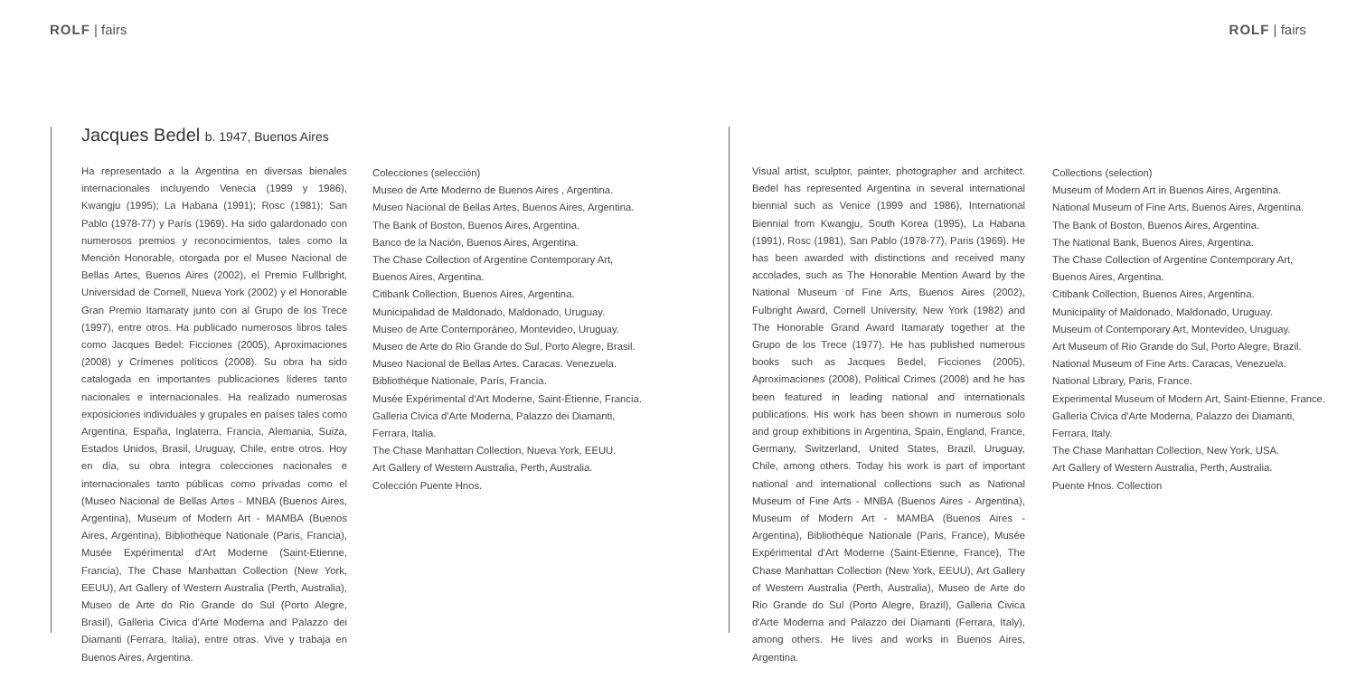ROLF | fairs
Jacques Bedel b. 1947, Buenos Aires
Ha representado a la Argentina en diversas bienales internacionales incluyendo Venecia (1999 y 1986), Kwangju (1995); La Habana (1991); Rosc (1981); San Pablo (1978-77) y París (1969). Ha sido galardonado con numerosos premios y reconocimientos, tales como la Mención Honorable, otorgada por el Museo Nacional de Bellas Artes, Buenos Aires (2002), el Premio Fullbright, Universidad de Cornell, Nueva York (2002) y el Honorable Gran Premio Itamaraty junto con al Grupo de los Trece (1997), entre otros. Ha publicado numerosos libros tales como Jacques Bedel: Ficciones (2005), Aproximaciones (2008) y Crímenes políticos (2008). Su obra ha sido catalogada en importantes publicaciones líderes tanto nacionales e internacionales. Ha realizado numerosas exposiciones individuales y grupales en países tales como Argentina, España, Inglaterra, Francia, Alemania, Suiza, Estados Unidos, Brasil, Uruguay, Chile, entre otros. Hoy en día, su obra integra colecciones nacionales e internacionales tanto públicas como privadas como el (Museo Nacional de Bellas Artes - MNBA (Buenos Aires, Argentina), Museum of Modern Art - MAMBA (Buenos Aires, Argentina), Bibliothèque Nationale (Paris, Francia), Musée Expérimental d'Art Moderne (Saint-Etienne, Francia), The Chase Manhattan Collection (New York, EEUU), Art Gallery of Western Australia (Perth, Australia), Museo de Arte do Rio Grande do Sul (Porto Alegre, Brasil), Galleria Civica d'Arte Moderna and Palazzo dei Diamanti (Ferrara, Italia), entre otras. Vive y trabaja en Buenos Aires, Argentina.
Colecciones (selección)
Museo de Arte Moderno de Buenos Aires , Argentina.
Museo Nacional de Bellas Artes, Buenos Aires, Argentina.
The Bank of Boston, Buenos Aires, Argentina.
Banco de la Nación, Buenos Aires, Argentina.
The Chase Collection of Argentine Contemporary Art, Buenos Aires, Argentina.
Citibank Collection, Buenos Aires, Argentina.
Municipalidad de Maldonado, Maldonado, Uruguay.
Museo de Arte Contemporáneo, Montevideo, Uruguay.
Museo de Arte do Rio Grande do Sul, Porto Alegre, Brasil.
Museo Nacional de Bellas Artes. Caracas. Venezuela.
Bibliothèque Nationale, París, Francia.
Musée Expérimental d'Art Moderne, Saint-Étienne, Francia.
Galleria Civica d'Arte Moderna, Palazzo dei Diamanti, Ferrara, Italia.
The Chase Manhattan Collection, Nueva York, EEUU.
Art Gallery of Western Australia, Perth, Australia.
Colección Puente Hnos.
ROLF | fairs
Visual artist, sculptor, painter, photographer and architect. Bedel has represented Argentina in several international biennial such as Venice (1999 and 1986), International Biennial from Kwangju, South Korea (1995), La Habana (1991), Rosc (1981), San Pablo (1978-77), Paris (1969). He has been awarded with distinctions and received many accolades, such as The Honorable Mention Award by the National Museum of Fine Arts, Buenos Aires (2002), Fulbright Award, Cornell University, New York (1982) and The Honorable Grand Award Itamaraty together at the Grupo de los Trece (1977). He has published numerous books such as Jacques Bedel, Ficciones (2005), Aproximaciones (2008), Political Crimes (2008) and he has been featured in leading national and internationals publications. His work has been shown in numerous solo and group exhibitions in Argentina, Spain, England, France, Germany, Switzerland, United States, Brazil, Uruguay, Chile, among others. Today his work is part of important national and international collections such as National Museum of Fine Arts - MNBA (Buenos Aires - Argentina), Museum of Modern Art - MAMBA (Buenos Aires - Argentina), Bibliothèque Nationale (Paris, France), Musée Expérimental d'Art Moderne (Saint-Etienne, France), The Chase Manhattan Collection (New York, EEUU), Art Gallery of Western Australia (Perth, Australia), Museo de Arte do Rio Grande do Sul (Porto Alegre, Brazil), Galleria Civica d'Arte Moderna and Palazzo dei Diamanti (Ferrara, Italy), among others. He lives and works in Buenos Aires, Argentina.
Collections (selection)
Museum of Modern Art in Buenos Aires, Argentina.
National Museum of Fine Arts, Buenos Aires, Argentina.
The Bank of Boston, Buenos Aires, Argentina.
The National Bank, Buenos Aires, Argentina.
The Chase Collection of Argentine Contemporary Art, Buenos Aires, Argentina.
Citibank Collection, Buenos Aires, Argentina.
Municipality of Maldonado, Maldonado, Uruguay.
Museum of Contemporary Art, Montevideo, Uruguay.
Art Museum of Rio Grande do Sul, Porto Alegre, Brazil.
National Museum of Fine Arts. Caracas, Venezuela.
National Library, Paris, France.
Experimental Museum of Modern Art, Saint-Etienne, France.
Galleria Civica d'Arte Moderna, Palazzo dei Diamanti, Ferrara, Italy.
The Chase Manhattan Collection, New York, USA.
Art Gallery of Western Australia, Perth, Australia.
Puente Hnos. Collection